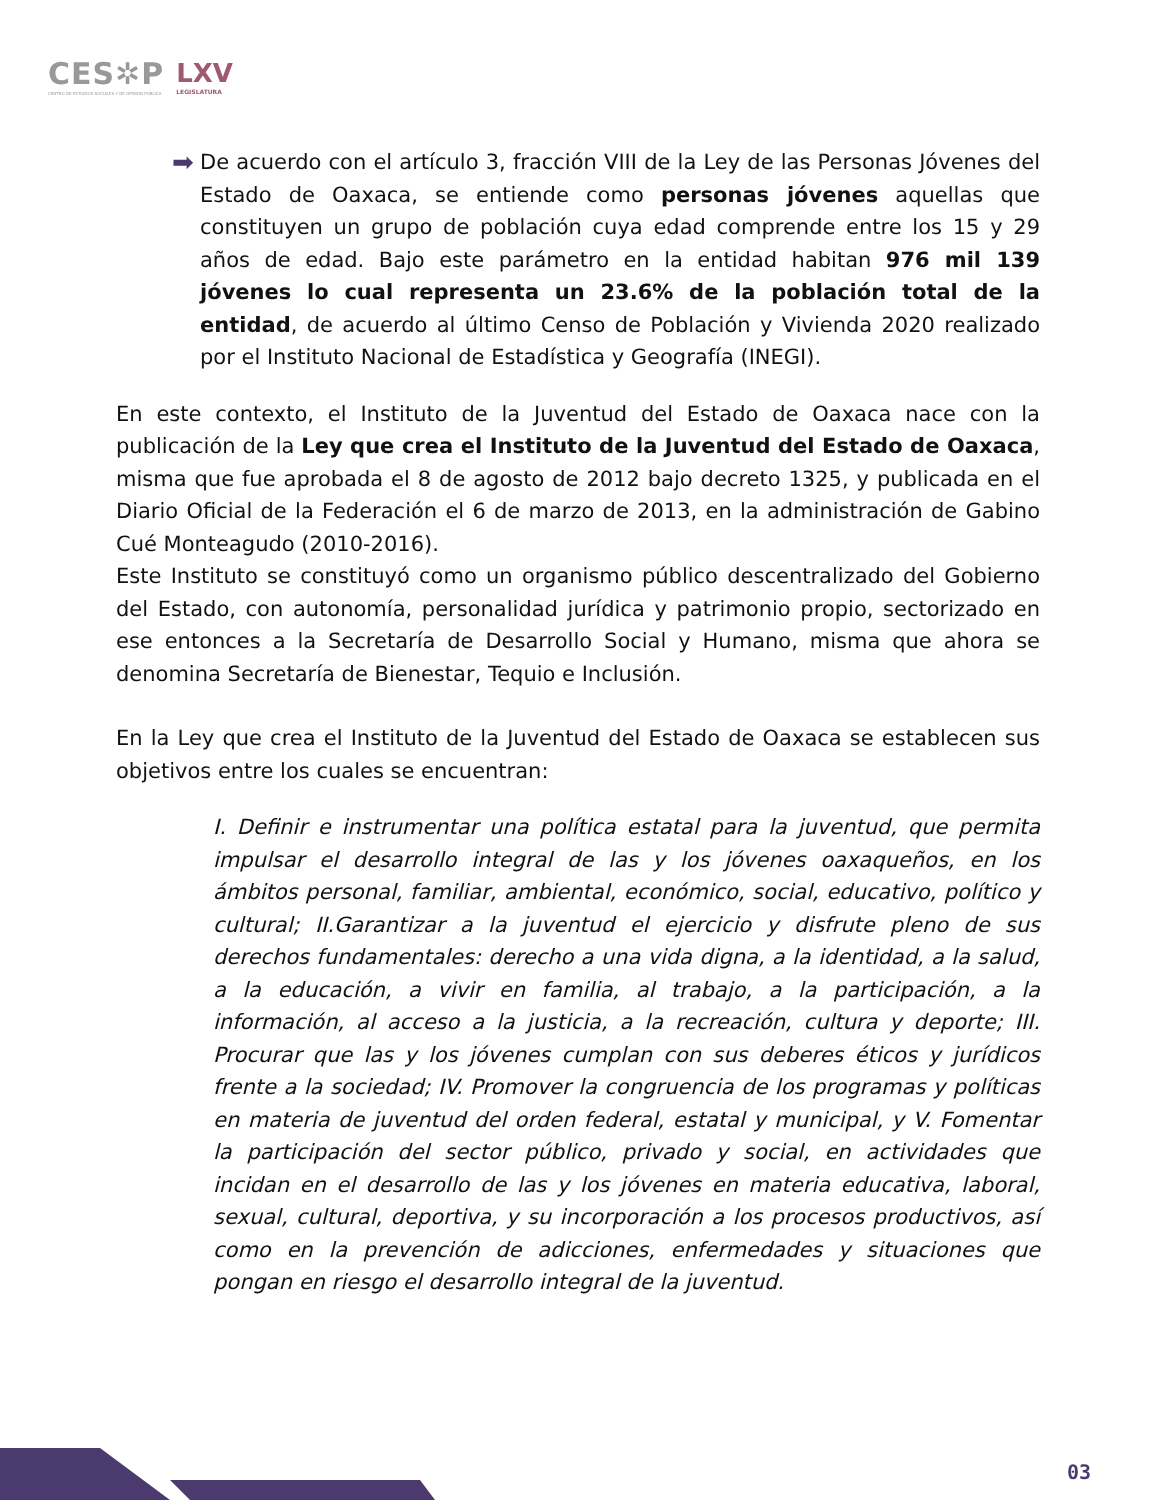CES✲P
CENTRO DE ESTUDIOS SOCIALES Y DE OPINIÓN PÚBLICA
LXV
LEGISLATURA
➡
De acuerdo con el artículo 3, fracción VIII de la Ley de las Personas Jóvenes del Estado de Oaxaca, se entiende como personas jóvenes aquellas que constituyen un grupo de población cuya edad comprende entre los 15 y 29 años de edad. Bajo este parámetro en la entidad habitan 976 mil 139 jóvenes lo cual representa un 23.6% de la población total de la entidad, de acuerdo al último Censo de Población y Vivienda 2020 realizado por el Instituto Nacional de Estadística y Geografía (INEGI).
En este contexto, el Instituto de la Juventud del Estado de Oaxaca nace con la publicación de la Ley que crea el Instituto de la Juventud del Estado de Oaxaca, misma que fue aprobada el 8 de agosto de 2012 bajo decreto 1325, y publicada en el Diario Oficial de la Federación el 6 de marzo de 2013, en la administración de Gabino Cué Monteagudo (2010-2016).
Este Instituto se constituyó como un organismo público descentralizado del Gobierno del Estado, con autonomía, personalidad jurídica y patrimonio propio, sectorizado en ese entonces a la Secretaría de Desarrollo Social y Humano, misma que ahora se denomina Secretaría de Bienestar, Tequio e Inclusión.
En la Ley que crea el Instituto de la Juventud del Estado de Oaxaca se establecen sus objetivos entre los cuales se encuentran:
I. Definir e instrumentar una política estatal para la juventud, que permita impulsar el desarrollo integral de las y los jóvenes oaxaqueños, en los ámbitos personal, familiar, ambiental, económico, social, educativo, político y cultural; II.Garantizar a la juventud el ejercicio y disfrute pleno de sus derechos fundamentales: derecho a una vida digna, a la identidad, a la salud, a la educación, a vivir en familia, al trabajo, a la participación, a la información, al acceso a la justicia, a la recreación, cultura y deporte; III. Procurar que las y los jóvenes cumplan con sus deberes éticos y jurídicos frente a la sociedad; IV. Promover la congruencia de los programas y políticas en materia de juventud del orden federal, estatal y municipal, y V. Fomentar la participación del sector público, privado y social, en actividades que incidan en el desarrollo de las y los jóvenes en materia educativa, laboral, sexual, cultural, deportiva, y su incorporación a los procesos productivos, así como en la prevención de adicciones, enfermedades y situaciones que pongan en riesgo el desarrollo integral de la juventud.
03